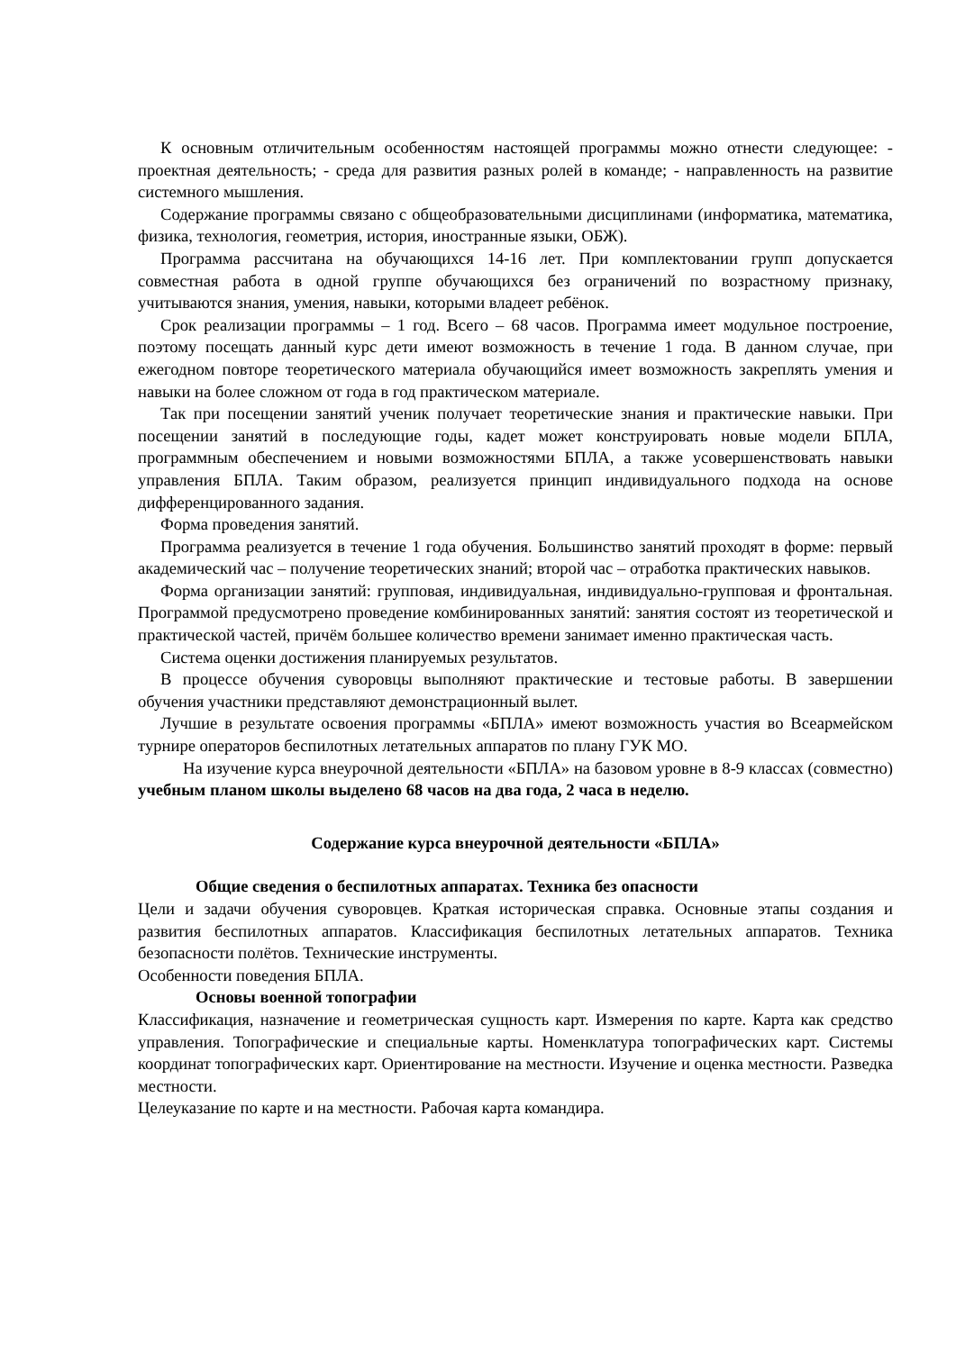К основным отличительным особенностям настоящей программы можно отнести следующее: - проектная деятельность; - среда для развития разных ролей в команде; - направленность на развитие системного мышления.
Содержание программы связано с общеобразовательными дисциплинами (информатика, математика, физика, технология, геометрия, история, иностранные языки, ОБЖ).
Программа рассчитана на обучающихся 14-16 лет. При комплектовании групп допускается совместная работа в одной группе обучающихся без ограничений по возрастному признаку, учитываются знания, умения, навыки, которыми владеет ребёнок.
Срок реализации программы – 1 год. Всего – 68 часов. Программа имеет модульное построение, поэтому посещать данный курс дети имеют возможность в течение 1 года. В данном случае, при ежегодном повторе теоретического материала обучающийся имеет возможность закреплять умения и навыки на более сложном от года в год практическом материале.
Так при посещении занятий ученик получает теоретические знания и практические навыки. При посещении занятий в последующие годы, кадет может конструировать новые модели БПЛА, программным обеспечением и новыми возможностями БПЛА, а также усовершенствовать навыки управления БПЛА. Таким образом, реализуется принцип индивидуального подхода на основе дифференцированного задания.
Форма проведения занятий.
Программа реализуется в течение 1 года обучения. Большинство занятий проходят в форме: первый академический час – получение теоретических знаний; второй час – отработка практических навыков.
Форма организации занятий: групповая, индивидуальная, индивидуально-групповая и фронтальная. Программой предусмотрено проведение комбинированных занятий: занятия состоят из теоретической и практической частей, причём большее количество времени занимает именно практическая часть.
Система оценки достижения планируемых результатов.
В процессе обучения суворовцы выполняют практические и тестовые работы. В завершении обучения участники представляют демонстрационный вылет.
Лучшие в результате освоения программы «БПЛА» имеют возможность участия во Всеармейском турнире операторов беспилотных летательных аппаратов по плану ГУК МО.
На изучение курса внеурочной деятельности «БПЛА» на базовом уровне в 8-9 классах (совместно) учебным планом школы выделено 68 часов на два года, 2 часа в неделю.
Содержание курса внеурочной деятельности «БПЛА»
Общие сведения о беспилотных аппаратах. Техника без опасности
Цели и задачи обучения суворовцев. Краткая историческая справка. Основные этапы создания и развития беспилотных аппаратов. Классификация беспилотных летательных аппаратов. Техника безопасности полётов. Технические инструменты.
Особенности поведения БПЛА.
Основы военной топографии
Классификация, назначение и геометрическая сущность карт. Измерения по карте. Карта как средство управления. Топографические и специальные карты. Номенклатура топографических карт. Системы координат топографических карт. Ориентирование на местности. Изучение и оценка местности. Разведка местности.
Целеуказание по карте и на местности. Рабочая карта командира.